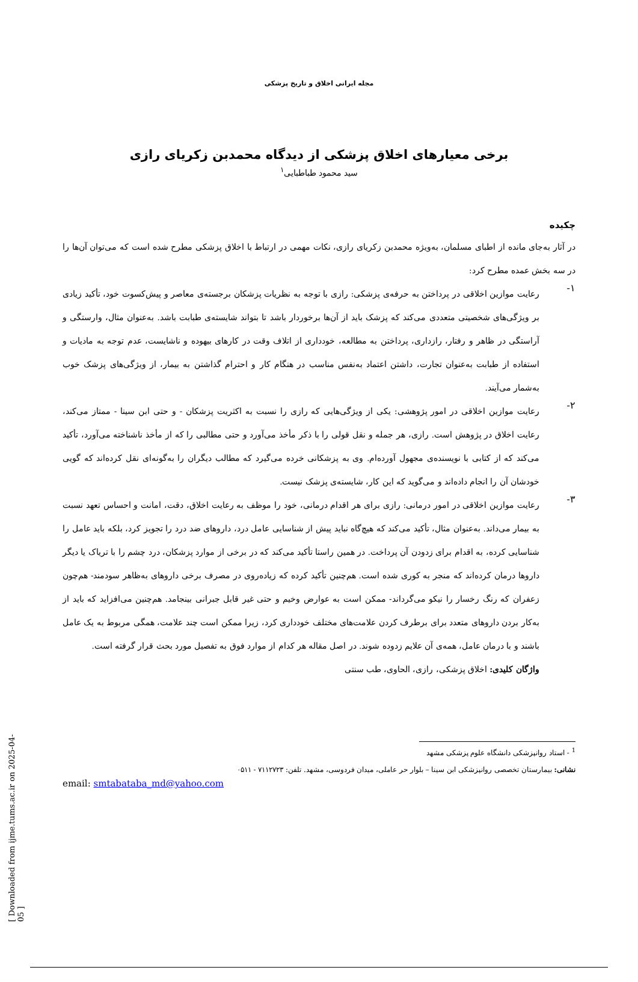مجله ایرانی اخلاق و تاریخ پزشکی
برخی معیارهای اخلاق پزشکی از دیدگاه محمدبن زکریای رازی
سید محمود طباطبایی<sup>۱</sup>
چکیده
در آثار به‌جای مانده از اطبای مسلمان، به‌ویژه محمدبن زکریای رازی، نکات مهمی در ارتباط با اخلاق پزشکی مطرح شده است که می‌توان آن‌ها را در سه بخش عمده مطرح کرد:
۱-
رعایت موازین اخلاقی در پرداختن به حرفه‌ی پزشکی: رازی با توجه به نظریات پزشکان برجسته‌ی معاصر و پیش‌کسوت خود، تأکید زیادی بر ویژگی‌های شخصیتی متعددی می‌کند که پزشک باید از آن‌ها برخوردار باشد تا بتواند شایسته‌ی طبابت باشد. به‌عنوان مثال، وارستگی و آراستگی در ظاهر و رفتار، رازداری، پرداختن به مطالعه، خودداری از اتلاف وقت در کارهای بیهوده و ناشایست، عدم توجه به مادیات و استفاده از طبابت به‌عنوان تجارت، داشتن اعتماد به‌نفس مناسب در هنگام کار و احترام گذاشتن به بیمار، از ویژگی‌های پزشک خوب به‌شمار می‌آیند.
۲-
رعایت موازین اخلاقی در امور پژوهشی: یکی از ویژگی‌هایی که رازی را نسبت به اکثریت پزشکان - و حتی ابن سینا - ممتاز می‌کند، رعایت اخلاق در پژوهش است. رازی، هر جمله و نقل قولی را با ذکر مأخذ می‌آورد و حتی مطالبی را که از مأخذ ناشناخته می‌آورد، تأکید می‌کند که از کتابی با نویسنده‌ی مجهول آورده‌ام. وی به پزشکانی خرده می‌گیرد که مطالب دیگران را به‌گونه‌ای نقل کرده‌اند که گویی خودشان آن را انجام داده‌اند و می‌گوید که این کار، شایسته‌ی پزشک نیست.
۳-
رعایت موازین اخلاقی در امور درمانی: رازی برای هر اقدام درمانی، خود را موظف به رعایت اخلاق، دقت، امانت و احساس تعهد نسبت به بیمار می‌داند. به‌عنوان مثال، تأکید می‌کند که هیچ‌گاه نباید پیش از شناسایی عامل درد، داروهای ضد درد را تجویز کرد، بلکه باید عامل را شناسایی کرده، به اقدام برای زدودن آن پرداخت. در همین راستا تأکید می‌کند که در برخی از موارد پزشکان، درد چشم را با تریاک یا دیگر داروها درمان کرده‌اند که منجر به کوری شده است. هم‌چنین تأکید کرده که زیاده‌روی در مصرف برخی داروهای به‌ظاهر سودمند- هم‌چون زعفران که رنگ رخسار را نیکو می‌گرداند- ممکن است به عوارض وخیم و حتی غیر قابل جبرانی بینجامد. هم‌چنین می‌افزاید که باید از به‌کار بردن داروهای متعدد برای برطرف کردن علامت‌های مختلف خودداری کرد، زیرا ممکن است چند علامت، همگی مربوط به یک عامل باشند و با درمان عامل، همه‌ی آن علایم زدوده شوند. در اصل مقاله هر کدام از موارد فوق به تفصیل مورد بحث قرار گرفته است.
واژگان کلیدی: اخلاق پزشکی، رازی، الحاوی، طب سنتی
<sup>1</sup> - استاد روانپزشکی دانشگاه علوم پزشکی مشهد
نشانی: بیمارستان تخصصی روانپزشکی ابن سینا – بلوار حر عاملی، میدان فردوسی، مشهد. تلفن: ۷۱۱۲۷۲۳ - ۰۵۱۱
email: smtabataba_md@yahoo.com
[ Downloaded from ijme.tums.ac.ir on 2025-04-05 ]